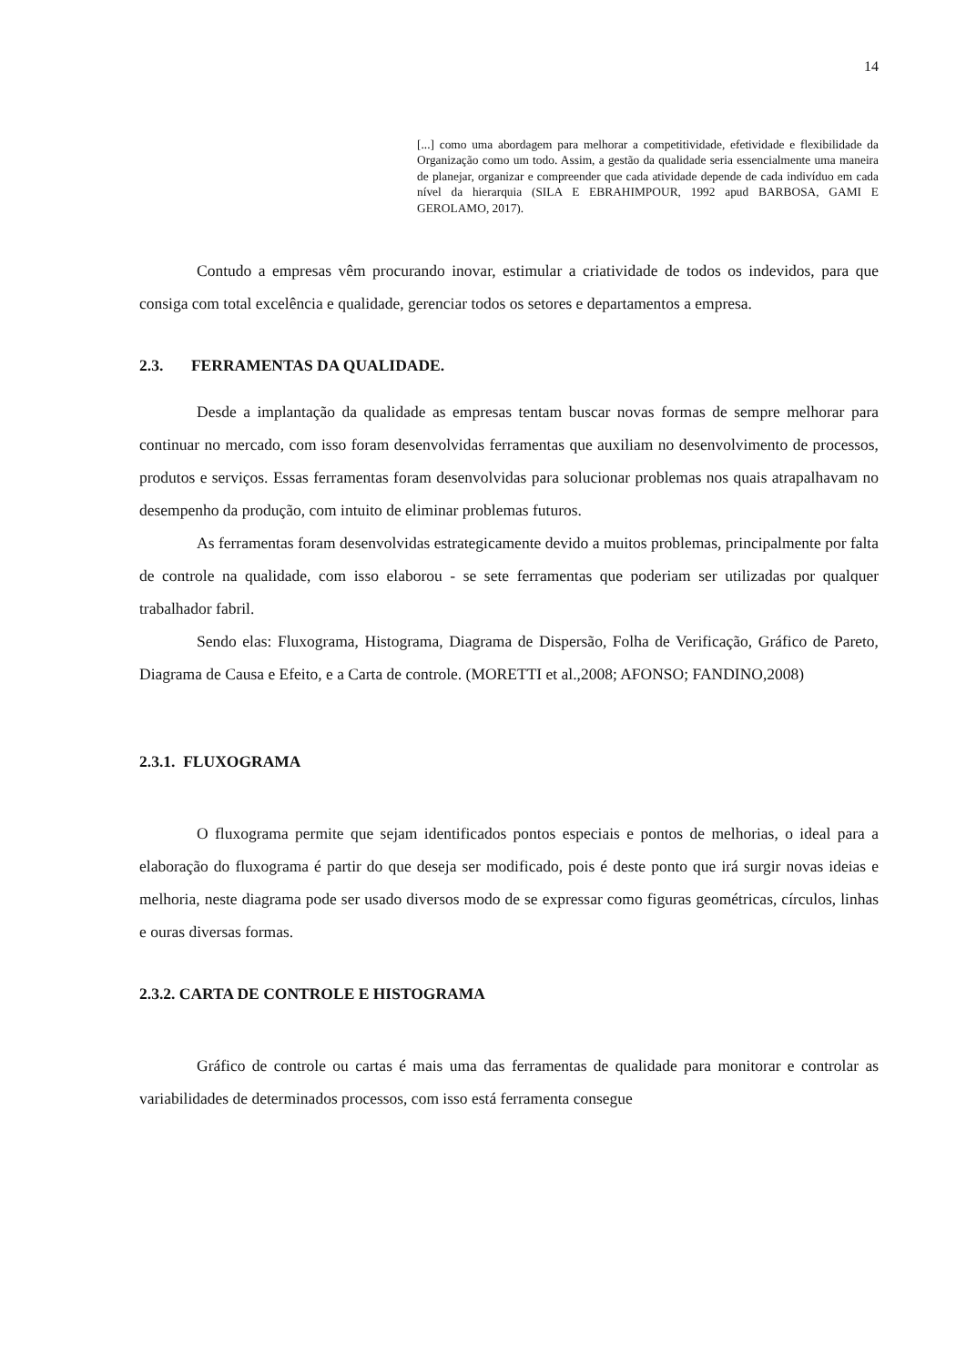14
[...] como uma abordagem para melhorar a competitividade, efetividade e flexibilidade da Organização como um todo. Assim, a gestão da qualidade seria essencialmente uma maneira de planejar, organizar e compreender que cada atividade depende de cada indivíduo em cada nível da hierarquia (SILA E EBRAHIMPOUR, 1992 apud BARBOSA, GAMI E GEROLAMO, 2017).
Contudo a empresas vêm procurando inovar, estimular a criatividade de todos os indevidos, para que consiga com total excelência e qualidade, gerenciar todos os setores e departamentos a empresa.
2.3. FERRAMENTAS DA QUALIDADE.
Desde a implantação da qualidade as empresas tentam buscar novas formas de sempre melhorar para continuar no mercado, com isso foram desenvolvidas ferramentas que auxiliam no desenvolvimento de processos, produtos e serviços. Essas ferramentas foram desenvolvidas para solucionar problemas nos quais atrapalhavam no desempenho da produção, com intuito de eliminar problemas futuros.
As ferramentas foram desenvolvidas estrategicamente devido a muitos problemas, principalmente por falta de controle na qualidade, com isso elaborou - se sete ferramentas que poderiam ser utilizadas por qualquer trabalhador fabril.
Sendo elas: Fluxograma, Histograma, Diagrama de Dispersão, Folha de Verificação, Gráfico de Pareto, Diagrama de Causa e Efeito, e a Carta de controle. (MORETTI et al.,2008; AFONSO; FANDINO,2008)
2.3.1. FLUXOGRAMA
O fluxograma permite que sejam identificados pontos especiais e pontos de melhorias, o ideal para a elaboração do fluxograma é partir do que deseja ser modificado, pois é deste ponto que irá surgir novas ideias e melhoria, neste diagrama pode ser usado diversos modo de se expressar como figuras geométricas, círculos, linhas e ouras diversas formas.
2.3.2. CARTA DE CONTROLE E HISTOGRAMA
Gráfico de controle ou cartas é mais uma das ferramentas de qualidade para monitorar e controlar as variabilidades de determinados processos, com isso está ferramenta consegue